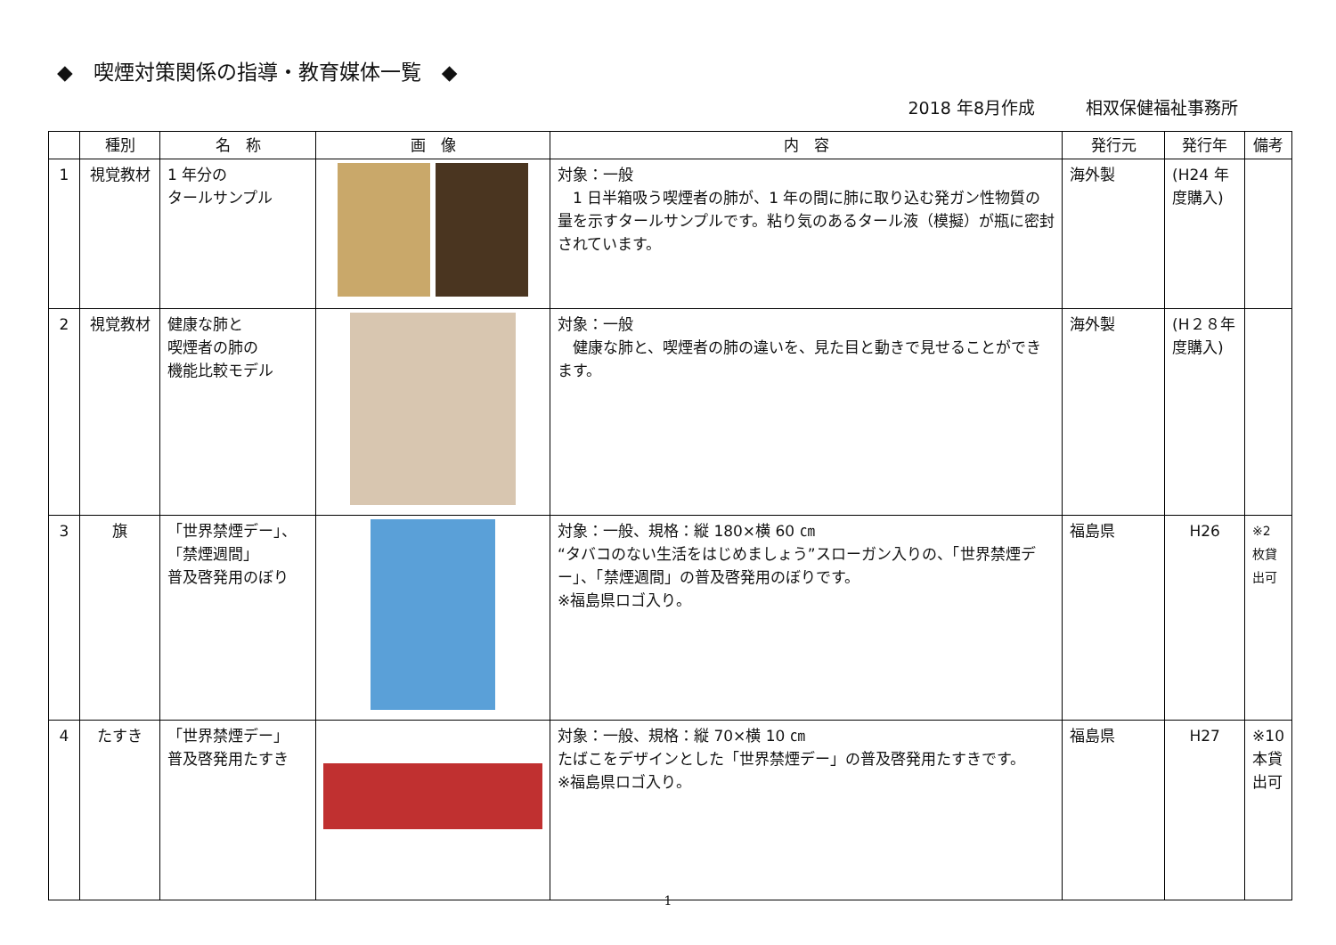◆　喫煙対策関係の指導・教育媒体一覧　◆
2018 年8月作成　　　相双保健福祉事務所
| | 種別 | 名 称 | 画 像 | 内 容 | 発行元 | 発行年 | 備考 |
| --- | --- | --- | --- | --- | --- | --- | --- |
| 1 | 視覚教材 | 1 年分の タールサンプル | | 対象：一般 1 日半箱吸う喫煙者の肺が、1 年の間に肺に取り込む発ガン性物質の量を示すタールサンプルです。粘り気のあるタール液（模擬）が瓶に密封されています。 | 海外製 | (H24 年度購入) | |
| 2 | 視覚教材 | 健康な肺と 喫煙者の肺の 機能比較モデル | | 対象：一般 健康な肺と、喫煙者の肺の違いを、見た目と動きで見せることができます。 | 海外製 | (H２８年度購入) | |
| 3 | 旗 | 「世界禁煙デー」、 「禁煙週間」 普及啓発用のぼり | | 対象：一般、規格：縦 180×横 60 ㎝ “タバコのない生活をはじめましょう”スローガン入りの、「世界禁煙デー」、「禁煙週間」の普及啓発用のぼりです。 ※福島県ロゴ入り。 | 福島県 | H26 | ※2 枚貸出可 |
| 4 | たすき | 「世界禁煙デー」 普及啓発用たすき | | 対象：一般、規格：縦 70×横 10 ㎝ たばこをデザインとした「世界禁煙デー」の普及啓発用たすきです。 ※福島県ロゴ入り。 | 福島県 | H27 | ※10 本貸出可 |
1